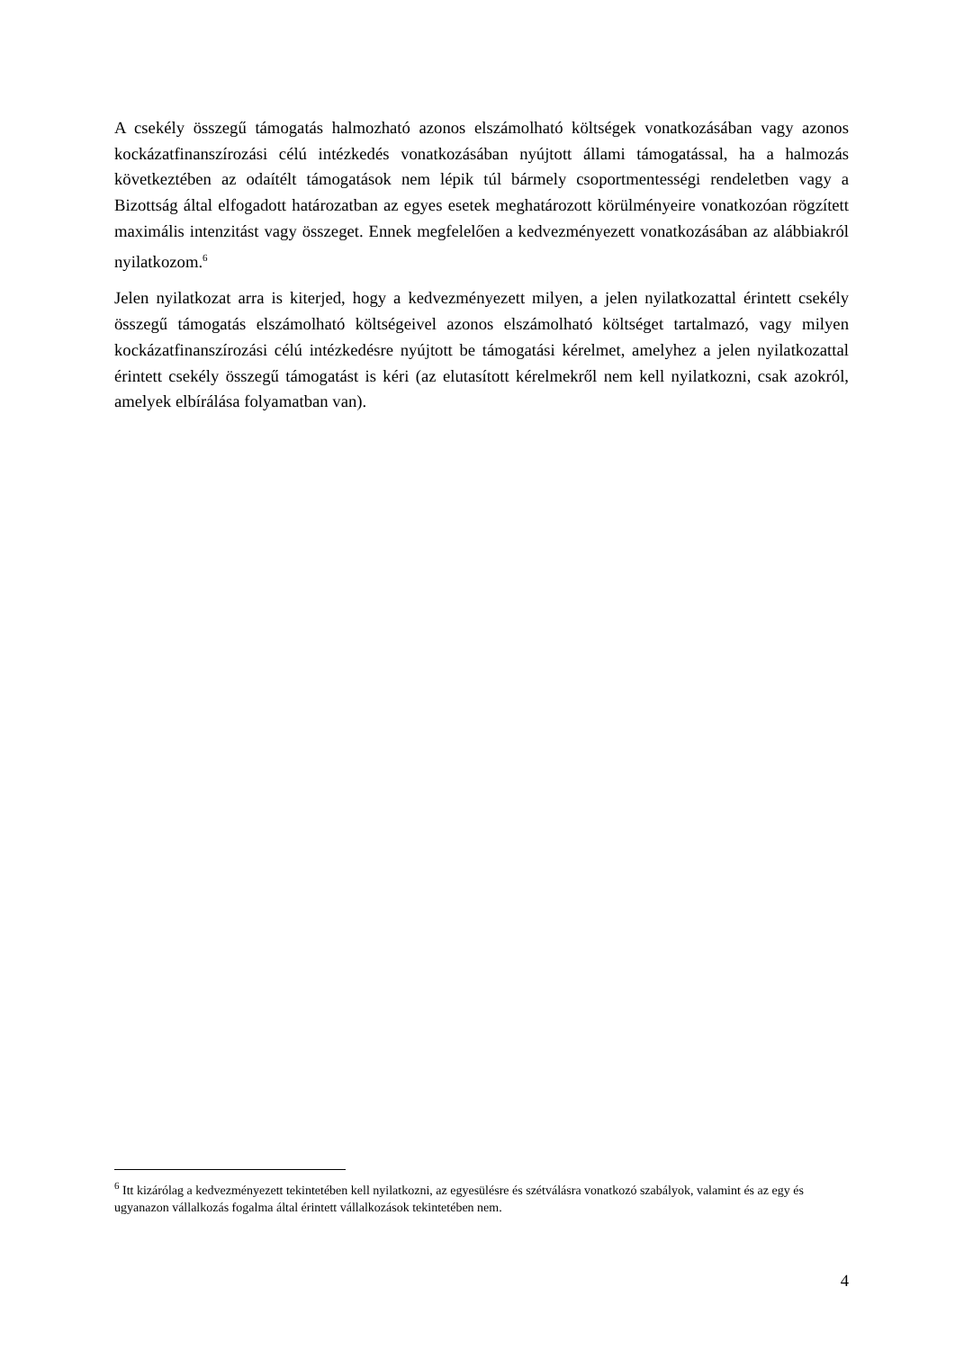A csekély összegű támogatás halmozható azonos elszámolható költségek vonatkozásában vagy azonos kockázatfinanszírozási célú intézkedés vonatkozásában nyújtott állami támogatással, ha a halmozás következtében az odaítélt támogatások nem lépik túl bármely csoportmentességi rendeletben vagy a Bizottság által elfogadott határozatban az egyes esetek meghatározott körülményeire vonatkozóan rögzített maximális intenzitást vagy összeget. Ennek megfelelően a kedvezményezett vonatkozásában az alábbiakról nyilatkozom.<sup>6</sup>
Jelen nyilatkozat arra is kiterjed, hogy a kedvezményezett milyen, a jelen nyilatkozattal érintett csekély összegű támogatás elszámolható költségeivel azonos elszámolható költséget tartalmazó, vagy milyen kockázatfinanszírozási célú intézkedésre nyújtott be támogatási kérelmet, amelyhez a jelen nyilatkozattal érintett csekély összegű támogatást is kéri (az elutasított kérelmekről nem kell nyilatkozni, csak azokról, amelyek elbírálása folyamatban van).
<sup>6</sup> Itt kizárólag a kedvezményezett tekintetében kell nyilatkozni, az egyesülésre és szétválásra vonatkozó szabályok, valamint és az egy és ugyanazon vállalkozás fogalma által érintett vállalkozások tekintetében nem.
4